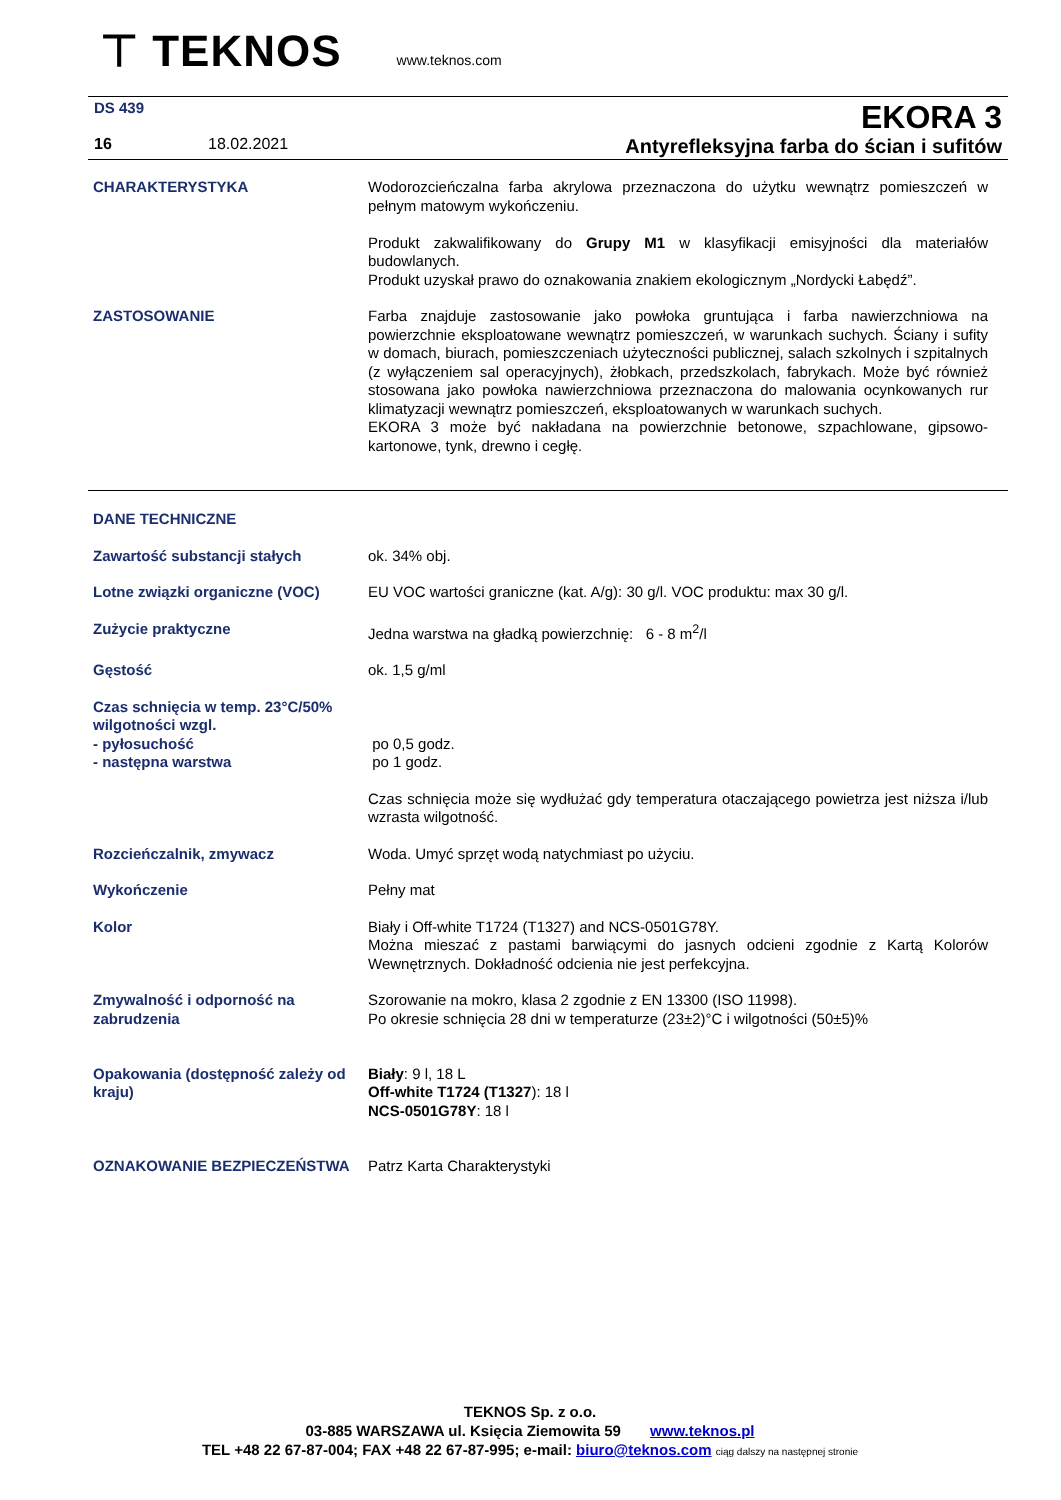⊤ TEKNOS
www.teknos.com
DS 439 EKORA 3
16 18.02.2021
Antyrefleksyjna farba do ścian i sufitów
| CHARAKTERYSTYKA | Wodorozcieńczalna farba akrylowa przeznaczona do użytku wewnątrz pomieszczeń w pełnym matowym wykończeniu. Produkt zakwalifikowany do Grupy M1 w klasyfikacji emisyjności dla materiałów budowlanych. Produkt uzyskał prawo do oznakowania znakiem ekologicznym „Nordycki Łabędź”. |
| ZASTOSOWANIE | Farba znajduje zastosowanie jako powłoka gruntująca i farba nawierzchniowa na powierzchnie eksploatowane wewnątrz pomieszczeń, w warunkach suchych. Ściany i sufity w domach, biurach, pomieszczeniach użyteczności publicznej, salach szkolnych i szpitalnych (z wyłączeniem sal operacyjnych), żłobkach, przedszkolach, fabrykach. Może być również stosowana jako powłoka nawierzchniowa przeznaczona do malowania ocynkowanych rur klimatyzacji wewnątrz pomieszczeń, eksploatowanych w warunkach suchych. EKORA 3 może być nakładana na powierzchnie betonowe, szpachlowane, gipsowo-kartonowe, tynk, drewno i cegłę. |
| DANE TECHNICZNE | |
| Zawartość substancji stałych | ok. 34% obj. |
| Lotne związki organiczne (VOC) | EU VOC wartości graniczne (kat. A/g): 30 g/l. VOC produktu: max 30 g/l. |
| Zużycie praktyczne | Jedna warstwa na gładką powierzchnię: 6 - 8 m<sup>2</sup>/l |
| Gęstość | ok. 1,5 g/ml |
| Czas schnięcia w temp. 23°C/50% wilgotności wzgl. - pyłosuchość - następna warstwa | po 0,5 godz. po 1 godz. |
| | Czas schnięcia może się wydłużać gdy temperatura otaczającego powietrza jest niższa i/lub wzrasta wilgotność. |
| Rozcieńczalnik, zmywacz | Woda. Umyć sprzęt wodą natychmiast po użyciu. |
| Wykończenie | Pełny mat |
| Kolor | Biały i Off-white T1724 (T1327) and NCS-0501G78Y. Można mieszać z pastami barwiącymi do jasnych odcieni zgodnie z Kartą Kolorów Wewnętrznych. Dokładność odcienia nie jest perfekcyjna. |
| Zmywalność i odporność na zabrudzenia | Szorowanie na mokro, klasa 2 zgodnie z EN 13300 (ISO 11998). Po okresie schnięcia 28 dni w temperaturze (23±2)°C i wilgotności (50±5)% |
| Opakowania (dostępność zależy od kraju) | Biały : 9 l, 18 L Off-white T1724 (T1327 ): 18 l NCS-0501G78Y : 18 l |
| OZNAKOWANIE BEZPIECZEŃSTWA | Patrz Karta Charakterystyki |
TEKNOS Sp. z o.o.
03-885 WARSZAWA ul. Księcia Ziemowita 59 www.teknos.pl
TEL +48 22 67-87-004; FAX +48 22 67-87-995; e-mail: biuro@teknos.com ciąg dalszy na następnej stronie